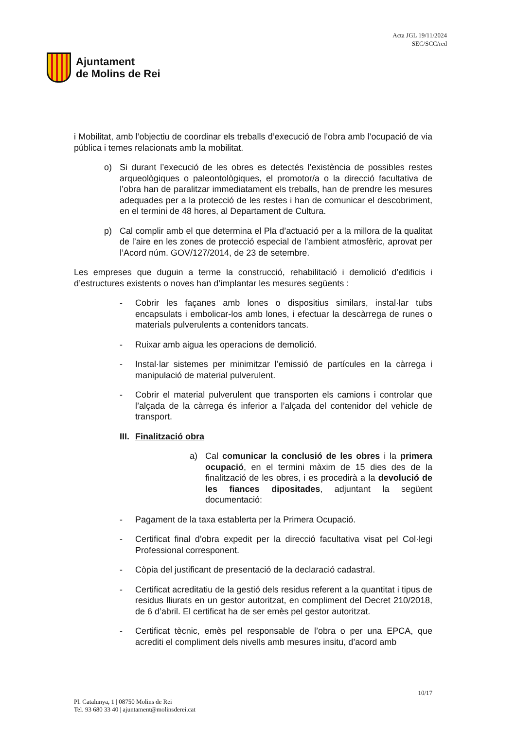Ajuntament
de Molins de Rei
Acta JGL 19/11/2024
SEC/SCC/red
i Mobilitat, amb l’objectiu de coordinar els treballs d’execució de l’obra amb l’ocupació de via pública i temes relacionats amb la mobilitat.
o) Si durant l’execució de les obres es detectés l’existència de possibles restes arqueològiques o paleontològiques, el promotor/a o la direcció facultativa de l’obra han de paralitzar immediatament els treballs, han de prendre les mesures adequades per a la protecció de les restes i han de comunicar el descobriment, en el termini de 48 hores, al Departament de Cultura.
p) Cal complir amb el que determina el Pla d’actuació per a la millora de la qualitat de l’aire en les zones de protecció especial de l’ambient atmosfèric, aprovat per l’Acord núm. GOV/127/2014, de 23 de setembre.
Les empreses que duguin a terme la construcció, rehabilitació i demolició d’edificis i d’estructures existents o noves han d’implantar les mesures següents :
- Cobrir les façanes amb lones o dispositius similars, instal·lar tubs encapsulats i embolicar-los amb lones, i efectuar la descàrrega de runes o materials pulverulents a contenidors tancats.
- Ruixar amb aigua les operacions de demolició.
- Instal·lar sistemes per minimitzar l’emissió de partícules en la càrrega i manipulació de material pulverulent.
- Cobrir el material pulverulent que transporten els camions i controlar que l’alçada de la càrrega és inferior a l’alçada del contenidor del vehicle de transport.
III. Finalització obra
a) Cal comunicar la conclusió de les obres i la primera ocupació, en el termini màxim de 15 dies des de la finalització de les obres, i es procedirà a la devolució de les fiances dipositades, adjuntant la següent documentació:
- Pagament de la taxa establerta per la Primera Ocupació.
- Certificat final d’obra expedit per la direcció facultativa visat pel Col·legi Professional corresponent.
- Còpia del justificant de presentació de la declaració cadastral.
- Certificat acreditatiu de la gestió dels residus referent a la quantitat i tipus de residus lliurats en un gestor autoritzat, en compliment del Decret 210/2018, de 6 d’abril. El certificat ha de ser emès pel gestor autoritzat.
- Certificat tècnic, emès pel responsable de l’obra o per una EPCA, que acrediti el compliment dels nivells amb mesures insitu, d’acord amb
10/17
Pl. Catalunya, 1 | 08750 Molins de Rei
Tel. 93 680 33 40 | ajuntament@molinsderei.cat